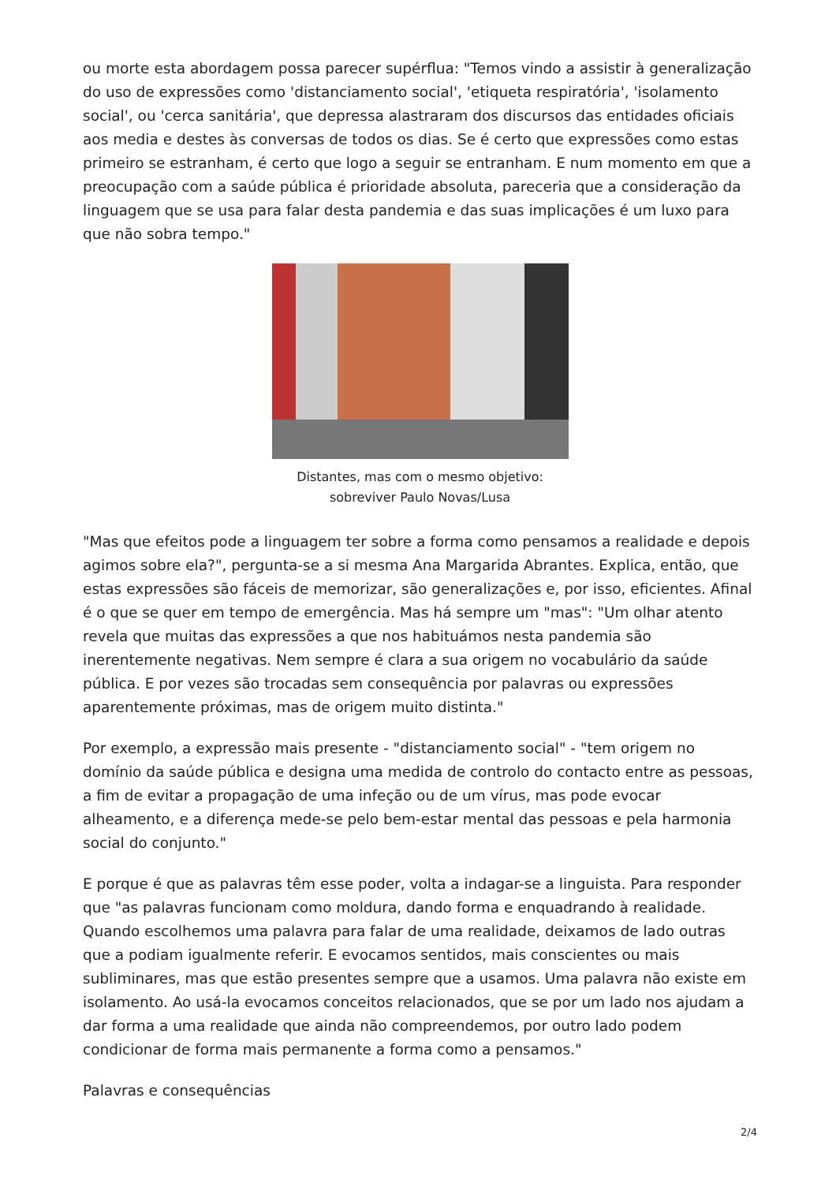ou morte esta abordagem possa parecer supérflua: "Temos vindo a assistir à generalização do uso de expressões como 'distanciamento social', 'etiqueta respiratória', 'isolamento social', ou 'cerca sanitária', que depressa alastraram dos discursos das entidades oficiais aos media e destes às conversas de todos os dias. Se é certo que expressões como estas primeiro se estranham, é certo que logo a seguir se entranham. E num momento em que a preocupação com a saúde pública é prioridade absoluta, pareceria que a consideração da linguagem que se usa para falar desta pandemia e das suas implicações é um luxo para que não sobra tempo."
Distantes, mas com o mesmo objetivo:
sobreviver Paulo Novas/Lusa
"Mas que efeitos pode a linguagem ter sobre a forma como pensamos a realidade e depois agimos sobre ela?", pergunta-se a si mesma Ana Margarida Abrantes. Explica, então, que estas expressões são fáceis de memorizar, são generalizações e, por isso, eficientes. Afinal é o que se quer em tempo de emergência. Mas há sempre um "mas": "Um olhar atento revela que muitas das expressões a que nos habituámos nesta pandemia são inerentemente negativas. Nem sempre é clara a sua origem no vocabulário da saúde pública. E por vezes são trocadas sem consequência por palavras ou expressões aparentemente próximas, mas de origem muito distinta."
Por exemplo, a expressão mais presente - "distanciamento social" - "tem origem no domínio da saúde pública e designa uma medida de controlo do contacto entre as pessoas, a fim de evitar a propagação de uma infeção ou de um vírus, mas pode evocar alheamento, e a diferença mede-se pelo bem-estar mental das pessoas e pela harmonia social do conjunto."
E porque é que as palavras têm esse poder, volta a indagar-se a linguista. Para responder que "as palavras funcionam como moldura, dando forma e enquadrando à realidade. Quando escolhemos uma palavra para falar de uma realidade, deixamos de lado outras que a podiam igualmente referir. E evocamos sentidos, mais conscientes ou mais subliminares, mas que estão presentes sempre que a usamos. Uma palavra não existe em isolamento. Ao usá-la evocamos conceitos relacionados, que se por um lado nos ajudam a dar forma a uma realidade que ainda não compreendemos, por outro lado podem condicionar de forma mais permanente a forma como a pensamos."
Palavras e consequências
2/4